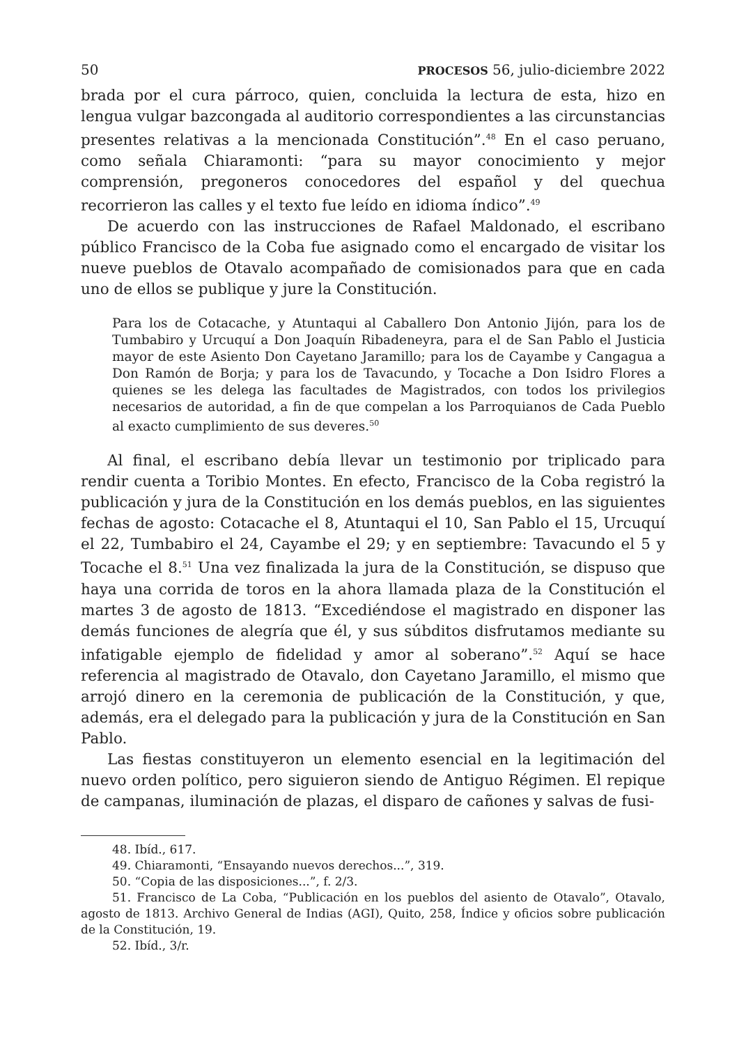50 PROCESOS 56, julio-diciembre 2022
brada por el cura párroco, quien, concluida la lectura de esta, hizo en lengua vulgar bazcongada al auditorio correspondientes a las circunstancias presentes relativas a la mencionada Constitución”.<sup>48</sup> En el caso peruano, como señala Chiaramonti: “para su mayor conocimiento y mejor comprensión, pregoneros conocedores del español y del quechua recorrieron las calles y el texto fue leído en idioma índico”.<sup>49</sup>
De acuerdo con las instrucciones de Rafael Maldonado, el escribano público Francisco de la Coba fue asignado como el encargado de visitar los nueve pueblos de Otavalo acompañado de comisionados para que en cada uno de ellos se publique y jure la Constitución.
Para los de Cotacache, y Atuntaqui al Caballero Don Antonio Jijón, para los de Tumbabiro y Urcuquí a Don Joaquín Ribadeneyra, para el de San Pablo el Justicia mayor de este Asiento Don Cayetano Jaramillo; para los de Cayambe y Cangagua a Don Ramón de Borja; y para los de Tavacundo, y Tocache a Don Isidro Flores a quienes se les delega las facultades de Magistrados, con todos los privilegios necesarios de autoridad, a fin de que compelan a los Parroquianos de Cada Pueblo al exacto cumplimiento de sus deveres.<sup>50</sup>
Al final, el escribano debía llevar un testimonio por triplicado para rendir cuenta a Toribio Montes. En efecto, Francisco de la Coba registró la publicación y jura de la Constitución en los demás pueblos, en las siguientes fechas de agosto: Cotacache el 8, Atuntaqui el 10, San Pablo el 15, Urcuquí el 22, Tumbabiro el 24, Cayambe el 29; y en septiembre: Tavacundo el 5 y Tocache el 8.<sup>51</sup> Una vez finalizada la jura de la Constitución, se dispuso que haya una corrida de toros en la ahora llamada plaza de la Constitución el martes 3 de agosto de 1813. “Excediéndose el magistrado en disponer las demás funciones de alegría que él, y sus súbditos disfrutamos mediante su infatigable ejemplo de fidelidad y amor al soberano”.<sup>52</sup> Aquí se hace referencia al magistrado de Otavalo, don Cayetano Jaramillo, el mismo que arrojó dinero en la ceremonia de publicación de la Constitución, y que, además, era el delegado para la publicación y jura de la Constitución en San Pablo.
Las fiestas constituyeron un elemento esencial en la legitimación del nuevo orden político, pero siguieron siendo de Antiguo Régimen. El repique de campanas, iluminación de plazas, el disparo de cañones y salvas de fusi-
48. Ibíd., 617.
49. Chiaramonti, “Ensayando nuevos derechos...”, 319.
50. “Copia de las disposiciones...”, f. 2/3.
51. Francisco de La Coba, “Publicación en los pueblos del asiento de Otavalo”, Otavalo, agosto de 1813. Archivo General de Indias (AGI), Quito, 258, Índice y oficios sobre publicación de la Constitución, 19.
52. Ibíd., 3/r.